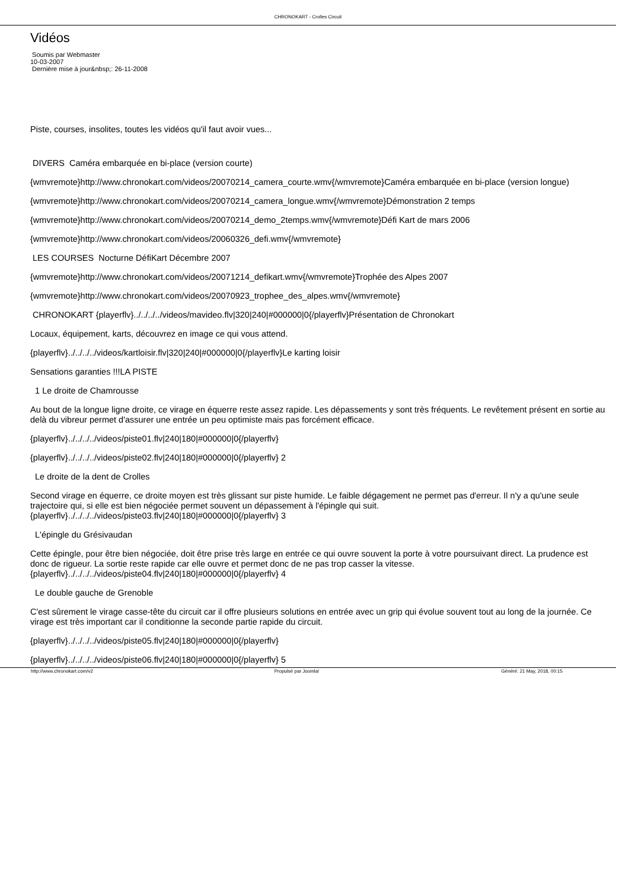CHRONOKART - Crolles Circuit
Vidéos
Soumis par Webmaster
10-03-2007
Dernière mise à jour&nbsp;: 26-11-2008
Piste, courses, insolites, toutes les vidéos qu'il faut avoir vues...
DIVERS Caméra embarquée en bi-place (version courte)
{wmvremote}http://www.chronokart.com/videos/20070214_camera_courte.wmv{/wmvremote}Caméra embarquée en bi-place (version longue)
{wmvremote}http://www.chronokart.com/videos/20070214_camera_longue.wmv{/wmvremote}Démonstration 2 temps
{wmvremote}http://www.chronokart.com/videos/20070214_demo_2temps.wmv{/wmvremote}Défi Kart de mars 2006
{wmvremote}http://www.chronokart.com/videos/20060326_defi.wmv{/wmvremote}
LES COURSES Nocturne DéfiKart Décembre 2007
{wmvremote}http://www.chronokart.com/videos/20071214_defikart.wmv{/wmvremote}Trophée des Alpes 2007
{wmvremote}http://www.chronokart.com/videos/20070923_trophee_des_alpes.wmv{/wmvremote}
CHRONOKART {playerflv}../../../../videos/mavideo.flv|320|240|#000000|0{/playerflv}Présentation de Chronokart
Locaux, équipement, karts, découvrez en image ce qui vous attend.
{playerflv}../../../../videos/kartloisir.flv|320|240|#000000|0{/playerflv}Le karting loisir
Sensations garanties !!!LA PISTE
1 Le droite de Chamrousse
Au bout de la longue ligne droite, ce virage en équerre reste assez rapide. Les dépassements y sont très fréquents. Le revêtement présent en sortie au delà du vibreur permet d'assurer une entrée un peu optimiste mais pas forcément efficace.
{playerflv}../../../../videos/piste01.flv|240|180|#000000|0{/playerflv}
{playerflv}../../../../videos/piste02.flv|240|180|#000000|0{/playerflv} 2
Le droite de la dent de Crolles
Second virage en équerre, ce droite moyen est très glissant sur piste humide. Le faible dégagement ne permet pas d'erreur. Il n'y a qu'une seule trajectoire qui, si elle est bien négociée permet souvent un dépassement à l'épingle qui suit.{playerflv}../../../../videos/piste03.flv|240|180|#000000|0{/playerflv} 3
L'épingle du Grésivaudan
Cette épingle, pour être bien négociée, doit être prise très large en entrée ce qui ouvre souvent la porte à votre poursuivant direct. La prudence est donc de rigueur. La sortie reste rapide car elle ouvre et permet donc de ne pas trop casser la vitesse.{playerflv}../../../../videos/piste04.flv|240|180|#000000|0{/playerflv} 4
Le double gauche de Grenoble
C'est sûrement le virage casse-tête du circuit car il offre plusieurs solutions en entrée avec un grip qui évolue souvent tout au long de la journée. Ce virage est très important car il conditionne la seconde partie rapide du circuit.
{playerflv}../../../../videos/piste05.flv|240|180|#000000|0{/playerflv}
{playerflv}../../../../videos/piste06.flv|240|180|#000000|0{/playerflv} 5
http://www.chronokart.com/v2 Propulsé par Joomla! Généré: 21 May, 2018, 00:15